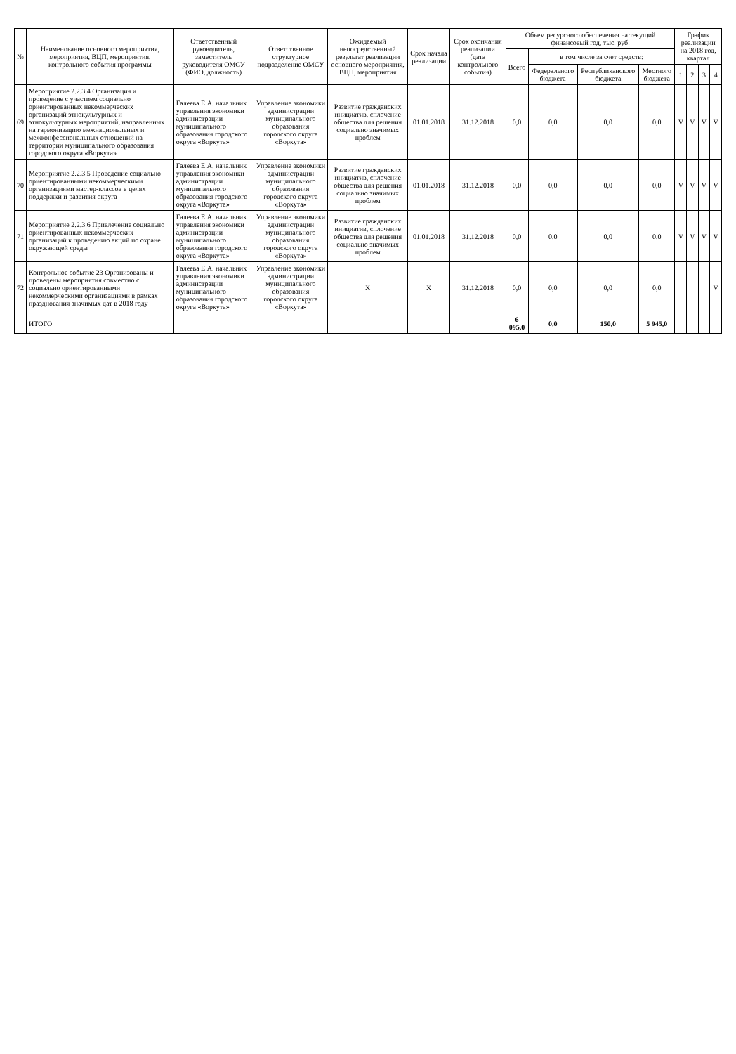| № | Наименование основного мероприятия, мероприятия, ВЦП, мероприятия, контрольного события программы | Ответственный руководитель, заместитель руководителя ОМСУ (ФИО, должность) | Ответственное структурное подразделение ОМСУ | Ожидаемый непосредственный результат реализации основного мероприятия, ВЦП, мероприятия | Срок начала реализации | Срок окончания реализации (дата контрольного события) | Объем ресурсного обеспечения на текущий финансовый год, тыс. руб. | | | | График реализации на 2018 год, квартал | | | |
| --- | --- | --- | --- | --- | --- | --- | --- | --- | --- | --- | --- | --- | --- | --- |
| | | | | | | | Всего | в том числе за счет средств: | | | | | | |
| | | | | | | | | Федерального бюджета | Республиканского бюджета | Местного бюджета | 1 | 2 | 3 | 4 |
| 69 | Мероприятие 2.2.3.4 Организация и проведение с участием социально ориентированных некоммерческих организаций этнокультурных и этнокультурных мероприятий, направленных на гармонизацию межнациональных и межконфессиональных отношений на территории муниципального образования городского округа «Воркута» | Галеева Е.А. начальник управления экономики администрации муниципального образования городского округа «Воркута» | Управление экономики администрации муниципального образования городского округа «Воркута» | Развитие гражданских инициатив, сплочение общества для решения социально значимых проблем | 01.01.2018 | 31.12.2018 | 0,0 | 0,0 | 0,0 | 0,0 | V | V | V | V |
| 70 | Мероприятие 2.2.3.5 Проведение социально ориентированными некоммерческими организациями мастер-классов в целях поддержки и развития округа | Галеева Е.А. начальник управления экономики администрации муниципального образования городского округа «Воркута» | Управление экономики администрации муниципального образования городского округа «Воркута» | Развитие гражданских инициатив, сплочение общества для решения социально значимых проблем | 01.01.2018 | 31.12.2018 | 0,0 | 0,0 | 0,0 | 0,0 | V | V | V | V |
| 71 | Мероприятие 2.2.3.6 Привлечение социально ориентированных некоммерческих организаций к проведению акций по охране окружающей среды | Галеева Е.А. начальник управления экономики администрации муниципального образования городского округа «Воркута» | Управление экономики администрации муниципального образования городского округа «Воркута» | Развитие гражданских инициатив, сплочение общества для решения социально значимых проблем | 01.01.2018 | 31.12.2018 | 0,0 | 0,0 | 0,0 | 0,0 | V | V | V | V |
| 72 | Контрольное событие 23 Организованы и проведены мероприятия совместно с социально ориентированными некоммерческими организациями в рамках празднования значимых дат в 2018 году | Галеева Е.А. начальник управления экономики администрации муниципального образования городского округа «Воркута» | Управление экономики администрации муниципального образования городского округа «Воркута» | X | X | 31.12.2018 | 0,0 | 0,0 | 0,0 | 0,0 | | | | V |
| | ИТОГО | | | | | | 6 095,0 | 0,0 | 150,0 | 5 945,0 | | | | |